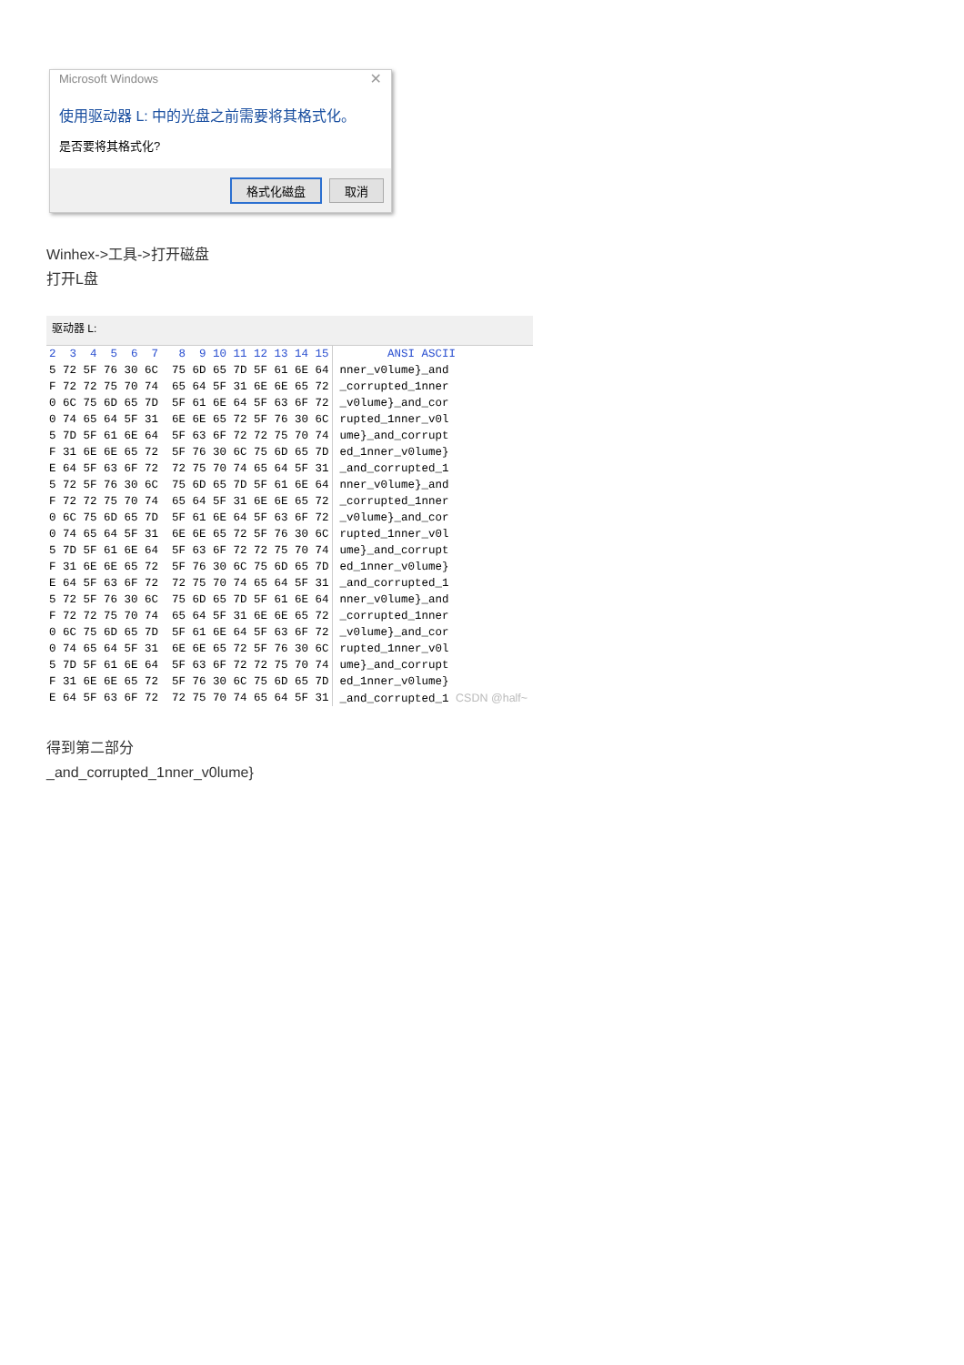Microsoft Windows
✕
使用驱动器 L: 中的光盘之前需要将其格式化。
是否要将其格式化?
格式化磁盘 取消
Winhex->工具->打开磁盘
打开L盘
驱动器 L:
| 2 3 4 5 6 7 8 9 10 11 12 13 14 15 | ANSI ASCII |
| --- | --- |
| 5 72 5F 76 30 6C 75 6D 65 7D 5F 61 6E 64 | nner_v0lume}_and |
| F 72 72 75 70 74 65 64 5F 31 6E 6E 65 72 | _corrupted_1nner |
| 0 6C 75 6D 65 7D 5F 61 6E 64 5F 63 6F 72 | _v0lume}_and_cor |
| 0 74 65 64 5F 31 6E 6E 65 72 5F 76 30 6C | rupted_1nner_v0l |
| 5 7D 5F 61 6E 64 5F 63 6F 72 72 75 70 74 | ume}_and_corrupt |
| F 31 6E 6E 65 72 5F 76 30 6C 75 6D 65 7D | ed_1nner_v0lume} |
| E 64 5F 63 6F 72 72 75 70 74 65 64 5F 31 | _and_corrupted_1 |
| 5 72 5F 76 30 6C 75 6D 65 7D 5F 61 6E 64 | nner_v0lume}_and |
| F 72 72 75 70 74 65 64 5F 31 6E 6E 65 72 | _corrupted_1nner |
| 0 6C 75 6D 65 7D 5F 61 6E 64 5F 63 6F 72 | _v0lume}_and_cor |
| 0 74 65 64 5F 31 6E 6E 65 72 5F 76 30 6C | rupted_1nner_v0l |
| 5 7D 5F 61 6E 64 5F 63 6F 72 72 75 70 74 | ume}_and_corrupt |
| F 31 6E 6E 65 72 5F 76 30 6C 75 6D 65 7D | ed_1nner_v0lume} |
| E 64 5F 63 6F 72 72 75 70 74 65 64 5F 31 | _and_corrupted_1 |
| 5 72 5F 76 30 6C 75 6D 65 7D 5F 61 6E 64 | nner_v0lume}_and |
| F 72 72 75 70 74 65 64 5F 31 6E 6E 65 72 | _corrupted_1nner |
| 0 6C 75 6D 65 7D 5F 61 6E 64 5F 63 6F 72 | _v0lume}_and_cor |
| 0 74 65 64 5F 31 6E 6E 65 72 5F 76 30 6C | rupted_1nner_v0l |
| 5 7D 5F 61 6E 64 5F 63 6F 72 72 75 70 74 | ume}_and_corrupt |
| F 31 6E 6E 65 72 5F 76 30 6C 75 6D 65 7D | ed_1nner_v0lume} |
| E 64 5F 63 6F 72 72 75 70 74 65 64 5F 31 | _and_corrupted_1 CSDN @half~ |
得到第二部分
_and_corrupted_1nner_v0lume}